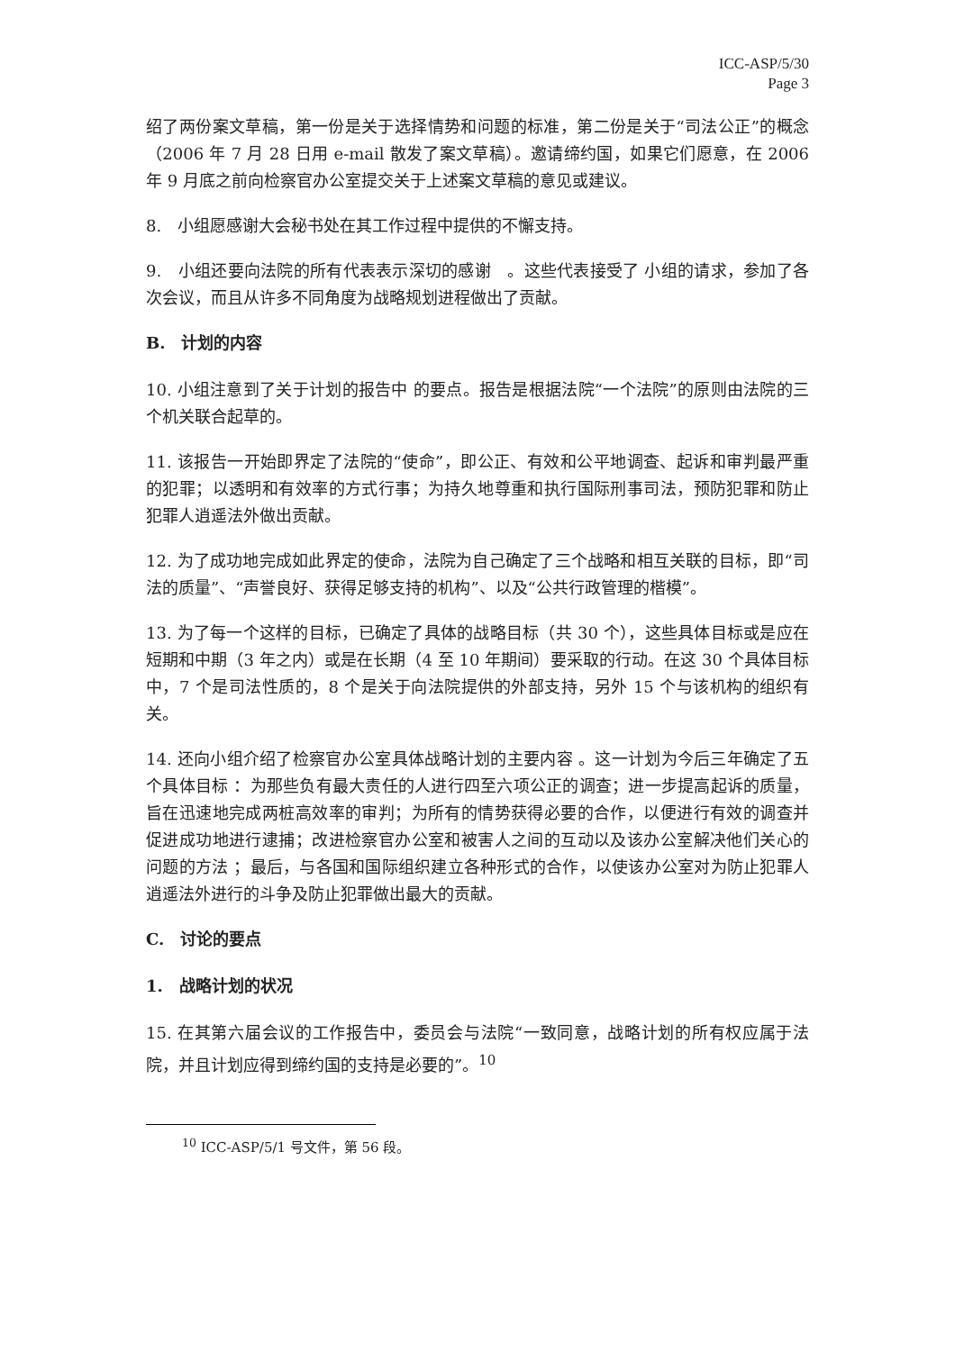ICC-ASP/5/30
Page 3
绍了两份案文草稿，第一份是关于选择情势和问题的标准，第二份是关于“司法公正”的概念（2006 年 7 月 28 日用 e-mail 散发了案文草稿）。邀请缔约国，如果它们愿意，在 2006 年 9 月底之前向检察官办公室提交关于上述案文草稿的意见或建议。
8.　小组愿感谢大会秘书处在其工作过程中提供的不懈支持。
9.　小组还要向法院的所有代表表示深切的感谢　。这些代表接受了 小组的请求，参加了各次会议，而且从许多不同角度为战略规划进程做出了贡献。
B.　计划的内容
10. 小组注意到了关于计划的报告中 的要点。报告是根据法院“一个法院”的原则由法院的三个机关联合起草的。
11. 该报告一开始即界定了法院的“使命”，即公正、有效和公平地调查、起诉和审判最严重的犯罪；以透明和有效率的方式行事；为持久地尊重和执行国际刑事司法，预防犯罪和防止犯罪人逍遥法外做出贡献。
12. 为了成功地完成如此界定的使命，法院为自己确定了三个战略和相互关联的目标，即“司法的质量”、“声誉良好、获得足够支持的机构”、以及“公共行政管理的楷模”。
13. 为了每一个这样的目标，已确定了具体的战略目标（共 30 个），这些具体目标或是应在短期和中期（3 年之内）或是在长期（4 至 10 年期间）要采取的行动。在这 30 个具体目标中，7 个是司法性质的，8 个是关于向法院提供的外部支持，另外 15 个与该机构的组织有关。
14. 还向小组介绍了检察官办公室具体战略计划的主要内容 。这一计划为今后三年确定了五个具体目标 ：为那些负有最大责任的人进行四至六项公正的调查；进一步提高起诉的质量，旨在迅速地完成两桩高效率的审判；为所有的情势获得必要的合作，以便进行有效的调查并促进成功地进行逮捕；改进检察官办公室和被害人之间的互动以及该办公室解决他们关心的问题的方法 ；最后，与各国和国际组织建立各种形式的合作，以使该办公室对为防止犯罪人逍遥法外进行的斗争及防止犯罪做出最大的贡献。
C.　讨论的要点
1.　战略计划的状况
15. 在其第六届会议的工作报告中，委员会与法院“一致同意，战略计划的所有权应属于法院，并且计划应得到缔约国的支持是必要的”。<sup>10</sup>
<sup>10</sup> ICC-ASP/5/1 号文件，第 56 段。